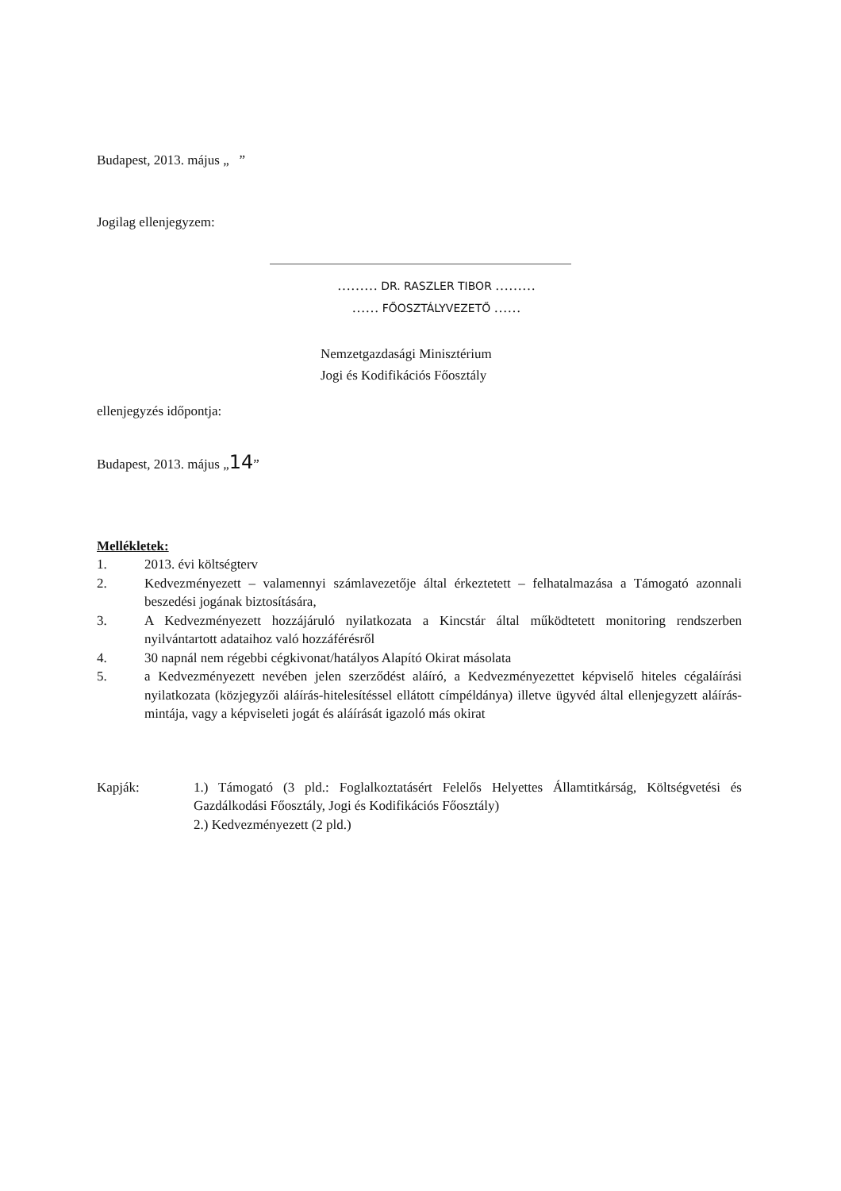Budapest, 2013. május „ ”
Jogilag ellenjegyzem:
……… DR. RASZLER TIBOR ………
…… FŐOSZTÁLYVEZETŐ ……
Nemzetgazdasági Minisztérium
Jogi és Kodifikációs Főosztály
ellenjegyzés időpontja:
Budapest, 2013. május „14”
Mellékletek:
1. 2013. évi költségterv
2. Kedvezményezett – valamennyi számlavezetője által érkeztetett – felhatalmazása a Támogató azonnali beszedési jogának biztosítására,
3. A Kedvezményezett hozzájáruló nyilatkozata a Kincstár által működtetett monitoring rendszerben nyilvántartott adataihoz való hozzáférésről
4. 30 napnál nem régebbi cégkivonat/hatályos Alapító Okirat másolata
5. a Kedvezményezett nevében jelen szerződést aláíró, a Kedvezményezettet képviselő hiteles cégaláírási nyilatkozata (közjegyzői aláírás-hitelesítéssel ellátott címpéldánya) illetve ügyvéd által ellenjegyzett aláírás-mintája, vagy a képviseleti jogát és aláírását igazoló más okirat
Kapják: 1.) Támogató (3 pld.: Foglalkoztatásért Felelős Helyettes Államtitkárság, Költségvetési és Gazdálkodási Főosztály, Jogi és Kodifikációs Főosztály)
2.) Kedvezményezett (2 pld.)